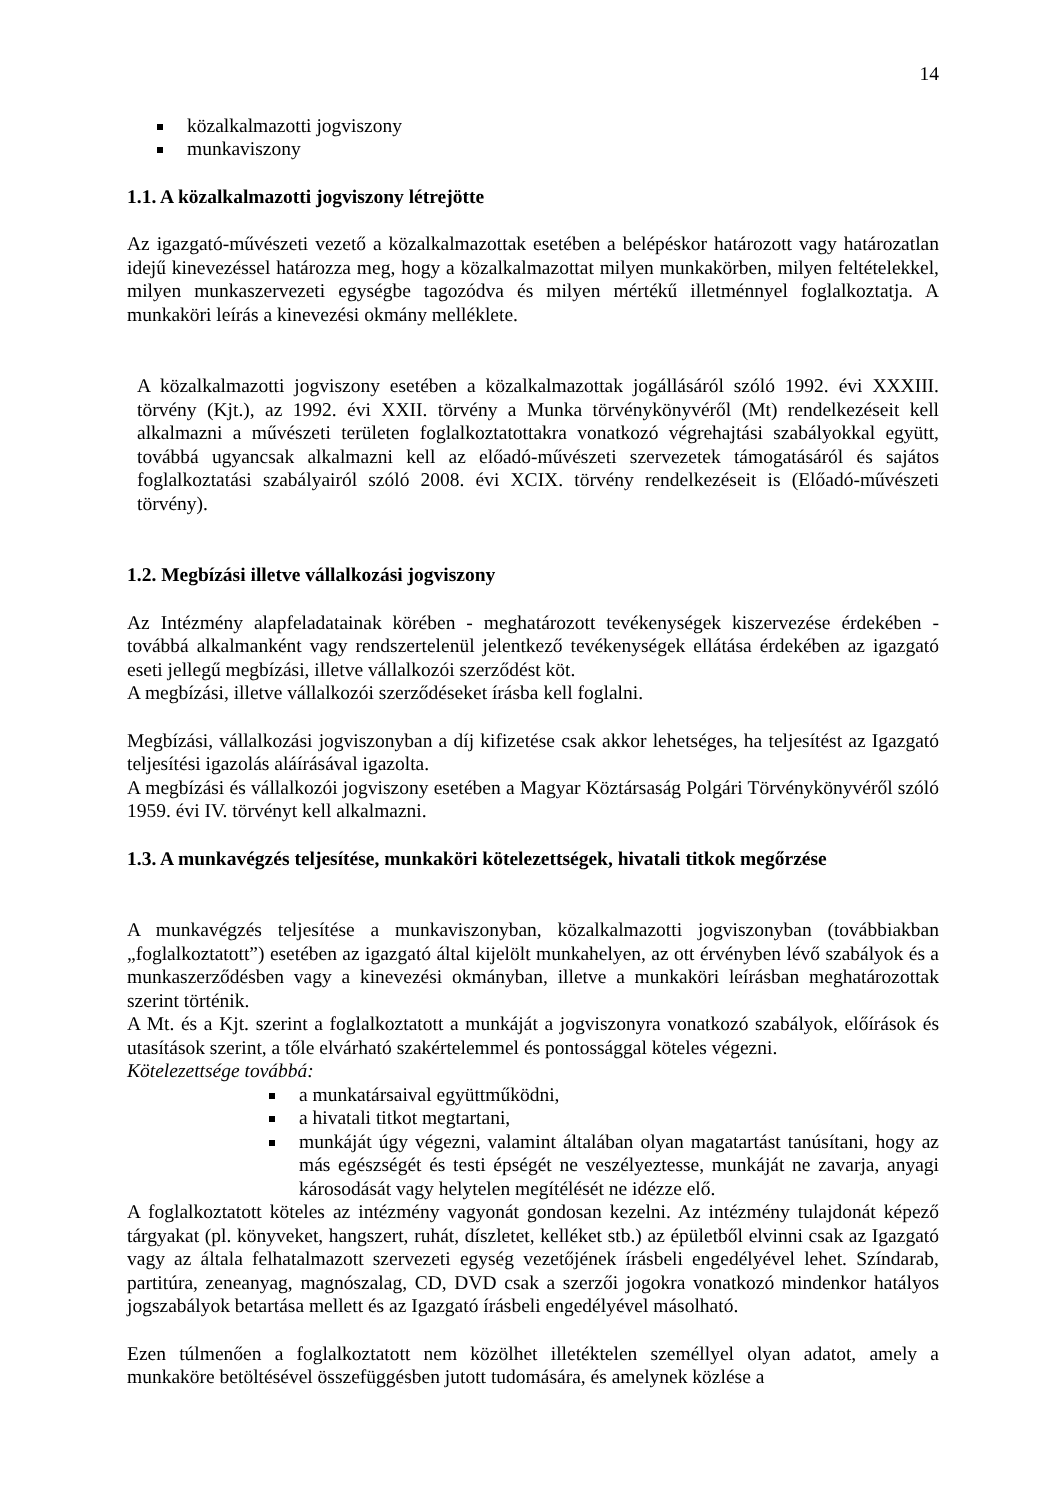14
közalkalmazotti jogviszony
munkaviszony
1.1. A közalkalmazotti jogviszony létrejötte
Az igazgató-művészeti vezető a közalkalmazottak esetében a belépéskor határozott vagy határozatlan idejű kinevezéssel határozza meg, hogy a közalkalmazottat milyen munkakörben, milyen feltételekkel, milyen munkaszervezeti egységbe tagozódva és milyen mértékű illetménnyel foglalkoztatja. A munkaköri leírás a kinevezési okmány melléklete.
A közalkalmazotti jogviszony esetében a közalkalmazottak jogállásáról szóló 1992. évi XXXIII. törvény (Kjt.), az 1992. évi XXII. törvény a Munka törvénykönyvéről (Mt) rendelkezéseit kell alkalmazni a művészeti területen foglalkoztatottakra vonatkozó végrehajtási szabályokkal együtt, továbbá ugyancsak alkalmazni kell az előadó-művészeti szervezetek támogatásáról és sajátos foglalkoztatási szabályairól szóló 2008. évi XCIX. törvény rendelkezéseit is (Előadó-művészeti törvény).
1.2. Megbízási illetve vállalkozási jogviszony
Az Intézmény alapfeladatainak körében - meghatározott tevékenységek kiszervezése érdekében - továbbá alkalmanként vagy rendszertelenül jelentkező tevékenységek ellátása érdekében az igazgató eseti jellegű megbízási, illetve vállalkozói szerződést köt.
A megbízási, illetve vállalkozói szerződéseket írásba kell foglalni.
Megbízási, vállalkozási jogviszonyban a díj kifizetése csak akkor lehetséges, ha teljesítést az Igazgató teljesítési igazolás aláírásával igazolta.
A megbízási és vállalkozói jogviszony esetében a Magyar Köztársaság Polgári Törvénykönyvéről szóló 1959. évi IV. törvényt kell alkalmazni.
1.3. A munkavégzés teljesítése, munkaköri kötelezettségek, hivatali titkok megőrzése
A munkavégzés teljesítése a munkaviszonyban, közalkalmazotti jogviszonyban (továbbiakban „foglalkoztatott”) esetében az igazgató által kijelölt munkahelyen, az ott érvényben lévő szabályok és a munkaszerződésben vagy a kinevezési okmányban, illetve a munkaköri leírásban meghatározottak szerint történik.
A Mt. és a Kjt. szerint a foglalkoztatott a munkáját a jogviszonyra vonatkozó szabályok, előírások és utasítások szerint, a tőle elvárható szakértelemmel és pontossággal köteles végezni.
Kötelezettsége továbbá:
a munkatársaival együttműködni,
a hivatali titkot megtartani,
munkáját úgy végezni, valamint általában olyan magatartást tanúsítani, hogy az más egészségét és testi épségét ne veszélyeztesse, munkáját ne zavarja, anyagi károsodását vagy helytelen megítélését ne idézze elő.
A foglalkoztatott köteles az intézmény vagyonát gondosan kezelni. Az intézmény tulajdonát képező tárgyakat (pl. könyveket, hangszert, ruhát, díszletet, kelléket stb.) az épületből elvinni csak az Igazgató vagy az általa felhatalmazott szervezeti egység vezetőjének írásbeli engedélyével lehet. Színdarab, partitúra, zeneanyag, magnószalag, CD, DVD csak a szerzői jogokra vonatkozó mindenkor hatályos jogszabályok betartása mellett és az Igazgató írásbeli engedélyével másolható.
Ezen túlmenően a foglalkoztatott nem közölhet illetéktelen személlyel olyan adatot, amely a munkaköre betöltésével összefüggésben jutott tudomására, és amelynek közlése a